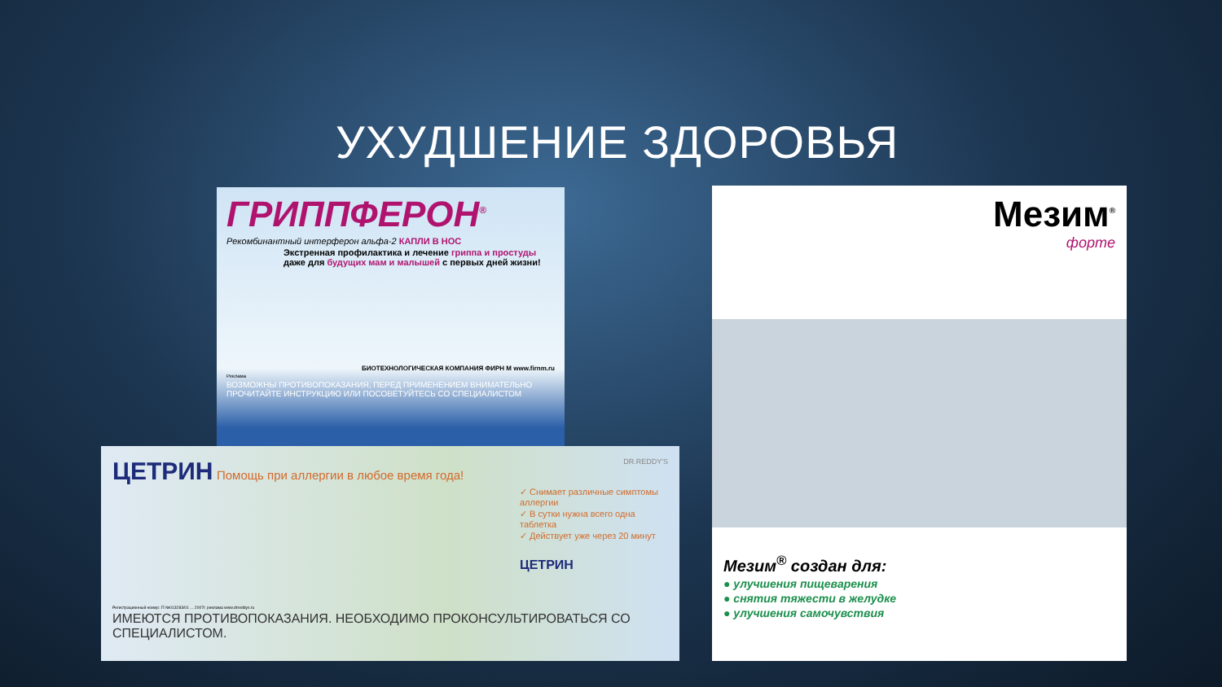УХУДШЕНИЕ ЗДОРОВЬЯ
ГРИППФЕРОН<sup>®</sup>
Рекомбинантный интерферон альфа-2 КАПЛИ В НОС
Экстренная профилактика и лечение гриппа и простуды даже для будущих мам и малышей с первых дней жизни!
БИОТЕХНОЛОГИЧЕСКАЯ КОМПАНИЯ ФИРН М www.firnm.ru
Реклама
ВОЗМОЖНЫ ПРОТИВОПОКАЗАНИЯ, ПЕРЕД ПРИМЕНЕНИЕМ ВНИМАТЕЛЬНО ПРОЧИТАЙТЕ ИНСТРУКЦИЮ ИЛИ ПОСОВЕТУЙТЕСЬ СО СПЕЦИАЛИСТОМ
ЦЕТРИН Помощь при аллергии в любое время года!
DR.REDDY'S
✓ Снимает различные симптомы аллергии
✓ В сутки нужна всего одна таблетка
✓ Действует уже через 20 минут
ЦЕТРИН
Регистрационный номер: П №013283/01 ... 2007г. реклама www.drreddys.ru
ИМЕЮТСЯ ПРОТИВОПОКАЗАНИЯ. НЕОБХОДИМО ПРОКОНСУЛЬТИРОВАТЬСЯ СО СПЕЦИАЛИСТОМ.
Мезим<sup>®</sup>
форте
Мезим<sup>®</sup> создан для:
● улучшения пищеварения
● снятия тяжести в желудке
● улучшения самочувствия